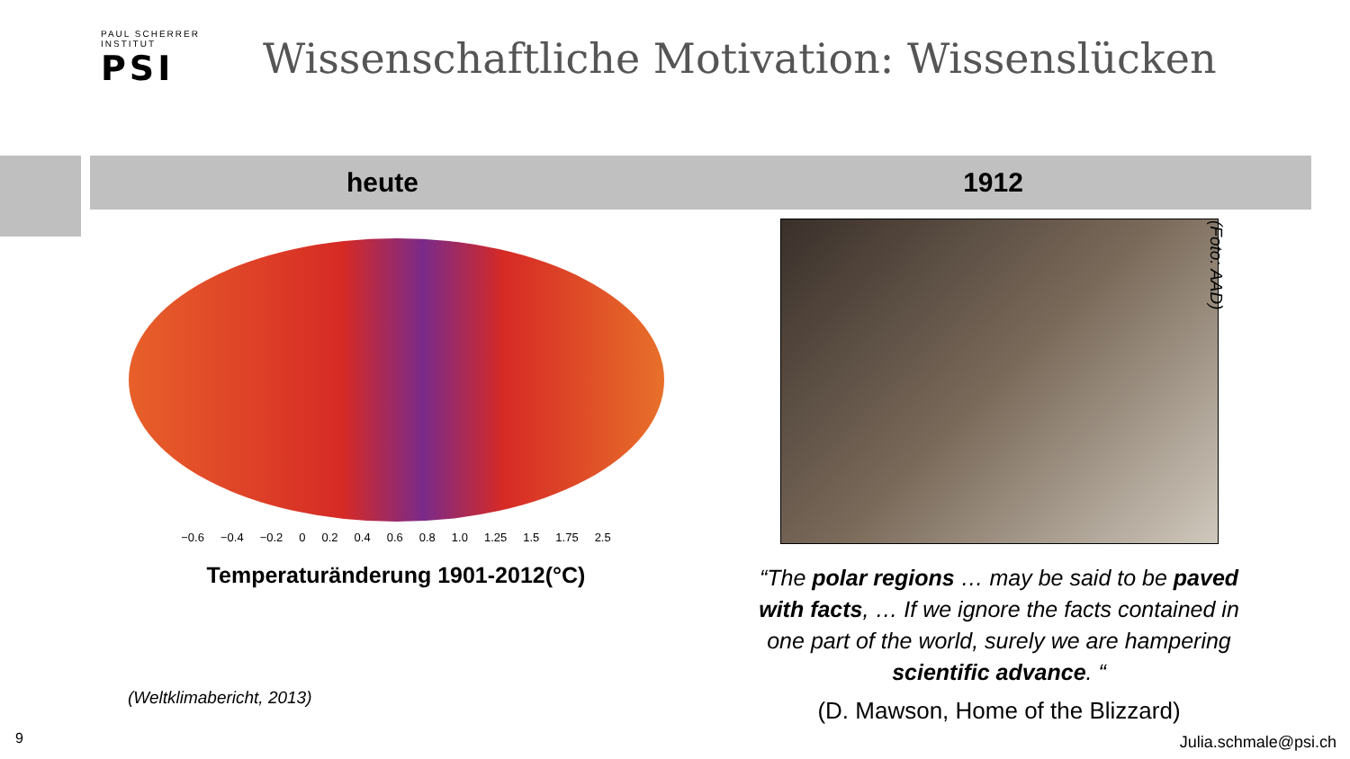PAUL SCHERRER INSTITUT
PSI
Wissenschaftliche Motivation: Wissenslücken
heute 1912
−0.6 −0.4 −0.2 0 0.2 0.4 0.6 0.8 1.0 1.25 1.5 1.75 2.5
Temperaturänderung 1901-2012(°C)
(Weltklimabericht, 2013)
“The polar regions … may be said to be paved with facts, … If we ignore the facts contained in one part of the world, surely we are hampering scientific advance. “
(D. Mawson, Home of the Blizzard)
(Foto: AAD)
9 Julia.schmale@psi.ch